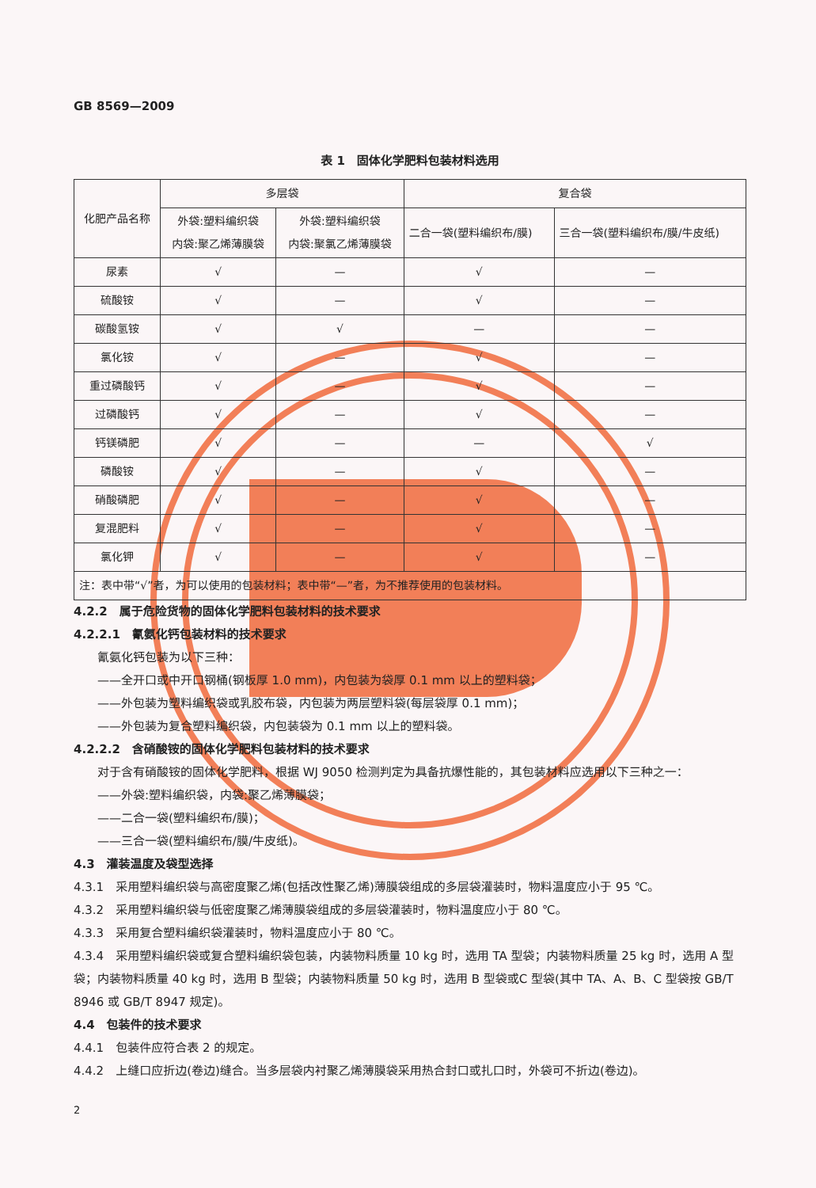GB 8569—2009
表 1　固体化学肥料包装材料选用
| 化肥产品名称 | 多层袋 | | 复合袋 | |
| --- | --- | --- | --- | --- |
| | 外袋:塑料编织袋 内袋:聚乙烯薄膜袋 | 外袋:塑料编织袋 内袋:聚氯乙烯薄膜袋 | 二合一袋(塑料编织布/膜) | 三合一袋(塑料编织布/膜/牛皮纸) |
| 尿素 | √ | — | √ | — |
| 硫酸铵 | √ | — | √ | — |
| 碳酸氢铵 | √ | √ | — | — |
| 氯化铵 | √ | — | √ | — |
| 重过磷酸钙 | √ | — | √ | — |
| 过磷酸钙 | √ | — | √ | — |
| 钙镁磷肥 | √ | — | — | √ |
| 磷酸铵 | √ | — | √ | — |
| 硝酸磷肥 | √ | — | √ | — |
| 复混肥料 | √ | — | √ | — |
| 氯化钾 | √ | — | √ | — |
| 注：表中带“√”者，为可以使用的包装材料；表中带“—”者，为不推荐使用的包装材料。 | | | | |
4.2.2　属于危险货物的固体化学肥料包装材料的技术要求
4.2.2.1　氰氨化钙包装材料的技术要求
氰氨化钙包装为以下三种：
——全开口或中开口钢桶(钢板厚 1.0 mm)，内包装为袋厚 0.1 mm 以上的塑料袋；
——外包装为塑料编织袋或乳胶布袋，内包装为两层塑料袋(每层袋厚 0.1 mm)；
——外包装为复合塑料编织袋，内包装袋为 0.1 mm 以上的塑料袋。
4.2.2.2　含硝酸铵的固体化学肥料包装材料的技术要求
对于含有硝酸铵的固体化学肥料，根据 WJ 9050 检测判定为具备抗爆性能的，其包装材料应选用以下三种之一：
——外袋:塑料编织袋，内袋:聚乙烯薄膜袋；
——二合一袋(塑料编织布/膜)；
——三合一袋(塑料编织布/膜/牛皮纸)。
4.3　灌装温度及袋型选择
4.3.1　采用塑料编织袋与高密度聚乙烯(包括改性聚乙烯)薄膜袋组成的多层袋灌装时，物料温度应小于 95 ℃。
4.3.2　采用塑料编织袋与低密度聚乙烯薄膜袋组成的多层袋灌装时，物料温度应小于 80 ℃。
4.3.3　采用复合塑料编织袋灌装时，物料温度应小于 80 ℃。
4.3.4　采用塑料编织袋或复合塑料编织袋包装，内装物料质量 10 kg 时，选用 TA 型袋；内装物料质量 25 kg 时，选用 A 型袋；内装物料质量 40 kg 时，选用 B 型袋；内装物料质量 50 kg 时，选用 B 型袋或C 型袋(其中 TA、A、B、C 型袋按 GB/T 8946 或 GB/T 8947 规定)。
4.4　包装件的技术要求
4.4.1　包装件应符合表 2 的规定。
4.4.2　上缝口应折边(卷边)缝合。当多层袋内衬聚乙烯薄膜袋采用热合封口或扎口时，外袋可不折边(卷边)。
2